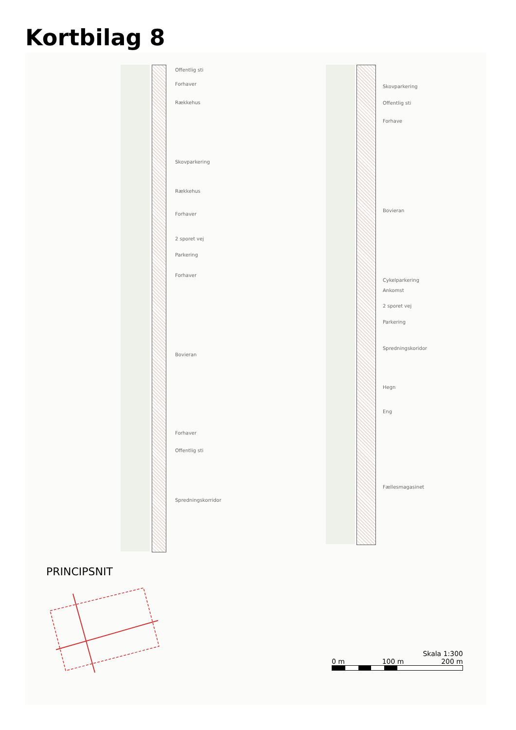Kortbilag 8
Offentlig sti
Forhaver
Rækkehus
Skovparkering
Rækkehus
Forhaver
2 sporet vej
Parkering
Forhaver
Bovieran
Forhaver
Offentlig sti
Spredningskorridor
Skovparkering
Offentlig sti
Forhave
Bovieran
Cykelparkering
Ankomst
2 sporet vej
Parkering
Spredningskoridor
Hegn
Eng
Fællesmagasinet
PRINCIPSNIT
Skala 1:300
0 m 100 m 200 m